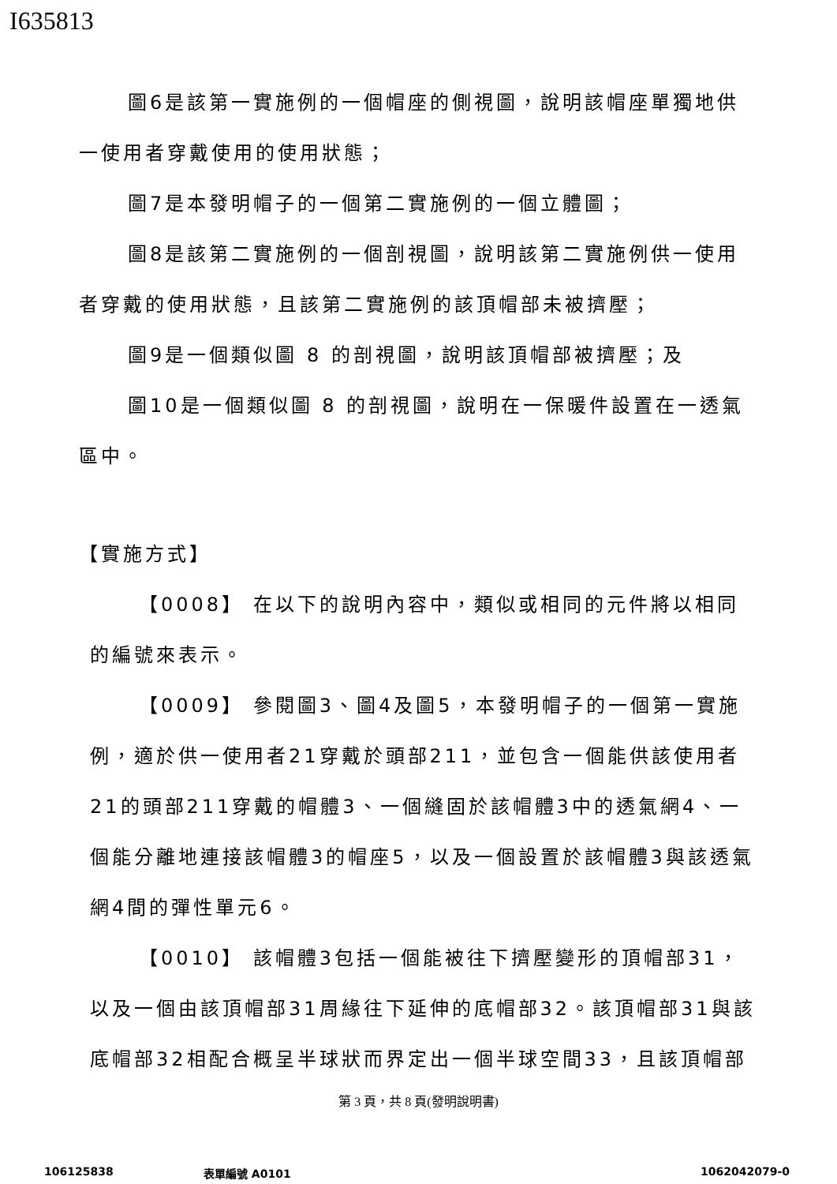I635813
圖6是該第一實施例的一個帽座的側視圖，說明該帽座單獨地供一使用者穿戴使用的使用狀態；
圖7是本發明帽子的一個第二實施例的一個立體圖；
圖8是該第二實施例的一個剖視圖，說明該第二實施例供一使用者穿戴的使用狀態，且該第二實施例的該頂帽部未被擠壓；
圖9是一個類似圖 8 的剖視圖，說明該頂帽部被擠壓；及
圖10是一個類似圖 8 的剖視圖，說明在一保暖件設置在一透氣區中。
【實施方式】
【0008】 在以下的說明內容中，類似或相同的元件將以相同的編號來表示。
【0009】 參閱圖3、圖4及圖5，本發明帽子的一個第一實施例，適於供一使用者21穿戴於頭部211，並包含一個能供該使用者21的頭部211穿戴的帽體3、一個縫固於該帽體3中的透氣網4、一個能分離地連接該帽體3的帽座5，以及一個設置於該帽體3與該透氣網4間的彈性單元6。
【0010】 該帽體3包括一個能被往下擠壓變形的頂帽部31，以及一個由該頂帽部31周緣往下延伸的底帽部32。該頂帽部31與該底帽部32相配合概呈半球狀而界定出一個半球空間33，且該頂帽部
第 3 頁，共 8 頁(發明說明書)
106125838 表單編號 A0101 1062042079-0